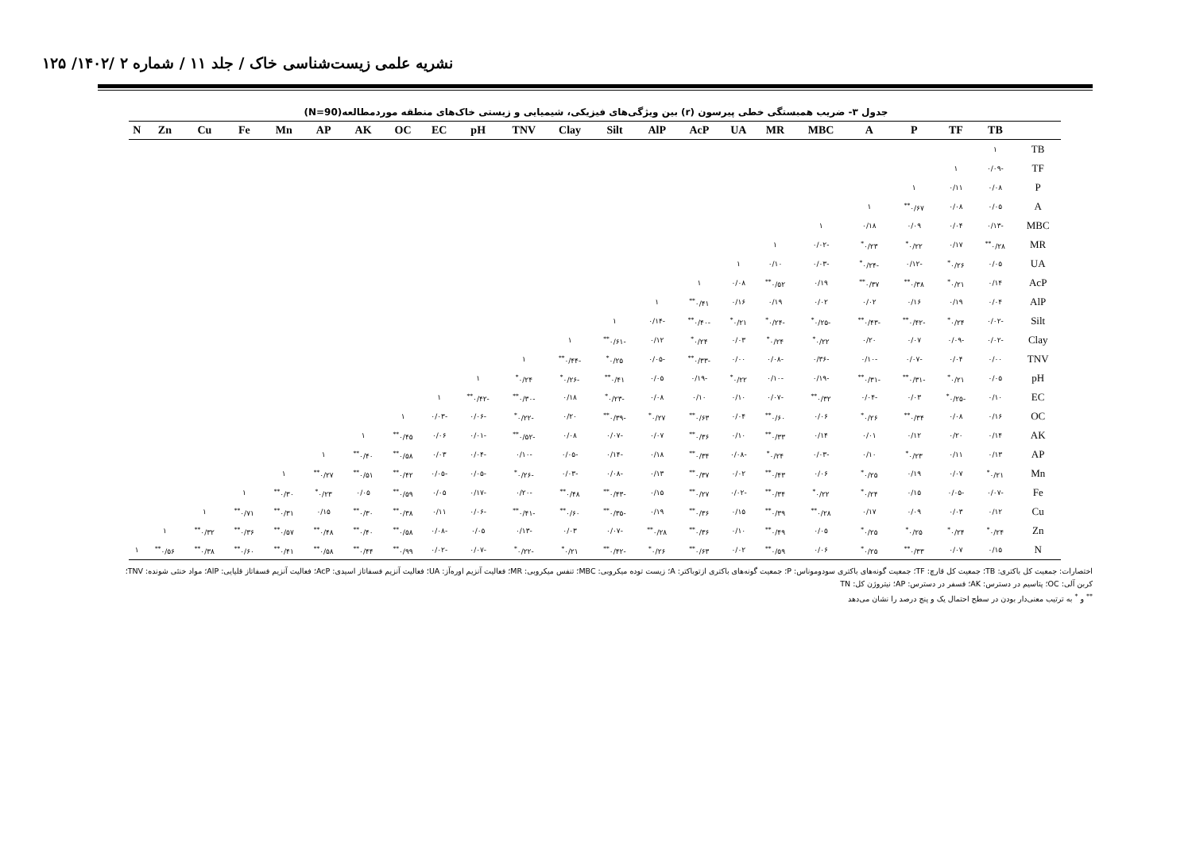نشریه علمی زیست‌شناسی خاک / جلد ۱۱ / شماره ۲ /۱۴۰۲/ ۱۲۵
جدول ۳- ضریب همبستگی خطی پیرسون (r) بین ویژگی‌های فیزیکی، شیمیایی و زیستی خاک‌های منطقه موردمطالعه(N=90)
| | TB | TF | P | A | MBC | MR | UA | AcP | AlP | Silt | Clay | TNV | pH | EC | OC | AK | AP | Mn | Fe | Cu | Zn | N |
| --- | --- | --- | --- | --- | --- | --- | --- | --- | --- | --- | --- | --- | --- | --- | --- | --- | --- | --- | --- | --- | --- | --- |
| TB | ١ | | | | | | | | | | | | | | | | | | | | | |
| TF | -۰/۰۹ | ١ | | | | | | | | | | | | | | | | | | | | |
| P | ۰/۰۸ | ۰/۱۱ | ١ | | | | | | | | | | | | | | | | | | | |
| A | ۰/۰۵ | ۰/۰۸ | ۰/۶۷<sup>**</sup> | ١ | | | | | | | | | | | | | | | | | | |
| MBC | -۰/۱۳ | ۰/۰۴ | ۰/۰۹ | ۰/۱۸ | ١ | | | | | | | | | | | | | | | | | |
| MR | ۰/۲۸<sup>**</sup> | ۰/۱۷ | ۰/۲۲<sup>*</sup> | ۰/۲۳<sup>*</sup> | -۰/۰۲ | ١ | | | | | | | | | | | | | | | | |
| UA | ۰/۰۵ | ۰/۲۶<sup>*</sup> | -۰/۱۲ | -۰/۲۴<sup>*</sup> | -۰/۰۳ | ۰/۱۰ | ١ | | | | | | | | | | | | | | | |
| AcP | ۰/۱۴ | ۰/۲۱<sup>*</sup> | ۰/۳۸<sup>**</sup> | ۰/۳۷<sup>**</sup> | ۰/۱۹ | ۰/۵۲<sup>**</sup> | ۰/۰۸ | ١ | | | | | | | | | | | | | | |
| AlP | ۰/۰۴ | ۰/۱۹ | ۰/۱۶ | ۰/۰۲ | ۰/۰۲ | ۰/۱۹ | ۰/۱۶ | ۰/۴۱<sup>**</sup> | ١ | | | | | | | | | | | | | |
| Silt | -۰/۰۲ | ۰/۲۴<sup>*</sup> | -۰/۴۲<sup>**</sup> | -۰/۴۳<sup>**</sup> | -۰/۲۵<sup>*</sup> | -۰/۲۴<sup>*</sup> | ۰/۲۱<sup>*</sup> | -۰/۴۰<sup>**</sup> | -۰/۱۴ | ١ | | | | | | | | | | | | |
| Clay | -۰/۰۲ | -۰/۰۹ | ۰/۰۷ | ۰/۲۰ | ۰/۲۲<sup>*</sup> | ۰/۲۴<sup>*</sup> | ۰/۰۳ | ۰/۲۴<sup>*</sup> | ۰/۱۲ | -۰/۶۱<sup>**</sup> | ١ | | | | | | | | | | | |
| TNV | ۰/۰۰ | ۰/۰۴ | -۰/۰۷ | -۰/۱۰ | -۰/۳۶ | -۰/۰۸ | ۰/۰۰ | -۰/۳۳<sup>**</sup> | -۰/۰۵ | ۰/۲۵<sup>*</sup> | -۰/۴۴<sup>**</sup> | ١ | | | | | | | | | | |
| pH | ۰/۰۵ | ۰/۲۱<sup>*</sup> | -۰/۳۱<sup>**</sup> | -۰/۳۱<sup>**</sup> | -۰/۱۹ | -۰/۱۰ | ۰/۲۲<sup>*</sup> | -۰/۱۹ | ۰/۰۵ | ۰/۴۱<sup>**</sup> | -۰/۲۶<sup>*</sup> | ۰/۲۴<sup>*</sup> | ١ | | | | | | | | | |
| EC | ۰/۱۰ | -۰/۲۵<sup>*</sup> | ۰/۰۳ | -۰/۰۴ | ۰/۳۲<sup>**</sup> | -۰/۰۷ | ۰/۱۰ | ۰/۱۰ | ۰/۰۸ | -۰/۲۳<sup>*</sup> | ۰/۱۸ | -۰/۳۰<sup>**</sup> | -۰/۴۲<sup>**</sup> | ١ | | | | | | | | |
| OC | ۰/۱۶ | ۰/۰۸ | ۰/۳۴<sup>**</sup> | ۰/۲۶<sup>*</sup> | ۰/۰۶ | ۰/۶۰<sup>**</sup> | ۰/۰۴ | ۰/۶۳<sup>**</sup> | ۰/۲۷<sup>*</sup> | -۰/۳۹<sup>**</sup> | ۰/۲۰ | -۰/۲۲<sup>*</sup> | -۰/۰۶ | -۰/۰۳ | ١ | | | | | | | |
| AK | ۰/۱۴ | ۰/۲۰ | ۰/۱۲ | ۰/۰۱ | ۰/۱۴ | ۰/۳۳<sup>**</sup> | ۰/۱۰ | ۰/۳۶<sup>**</sup> | ۰/۰۷ | -۰/۰۷ | ۰/۰۸ | -۰/۵۲<sup>**</sup> | -۰/۰۱ | ۰/۰۶ | ۰/۴۵<sup>**</sup> | ١ | | | | | | |
| AP | ۰/۱۳ | ۰/۱۱ | ۰/۲۳<sup>*</sup> | ۰/۱۰ | -۰/۰۳ | ۰/۲۴<sup>*</sup> | -۰/۰۸ | ۰/۳۴<sup>**</sup> | ۰/۱۸ | -۰/۱۴ | -۰/۰۵ | -۰/۱۰ | -۰/۰۴ | ۰/۰۳ | ۰/۵۸<sup>**</sup> | ۰/۴۰<sup>**</sup> | ١ | | | | | |
| Mn | ۰/۲۱<sup>*</sup> | ۰/۰۷ | ۰/۱۹ | ۰/۲۵<sup>*</sup> | ۰/۰۶ | ۰/۴۳<sup>**</sup> | ۰/۰۲ | ۰/۳۷<sup>**</sup> | ۰/۱۳ | -۰/۰۸ | -۰/۰۳ | -۰/۲۶<sup>*</sup> | -۰/۰۵ | -۰/۰۵ | ۰/۴۲<sup>**</sup> | ۰/۵۱<sup>**</sup> | ۰/۲۷<sup>**</sup> | ١ | | | | |
| Fe | -۰/۰۷ | -۰/۰۵ | ۰/۱۵ | ۰/۲۴<sup>*</sup> | ۰/۲۲<sup>*</sup> | ۰/۳۴<sup>**</sup> | -۰/۰۲ | ۰/۲۷<sup>**</sup> | ۰/۱۵ | -۰/۴۳<sup>**</sup> | ۰/۴۸<sup>**</sup> | -۰/۲۰ | -۰/۱۷ | ۰/۰۵ | ۰/۵۹<sup>**</sup> | ۰/۰۵ | ۰/۲۳<sup>*</sup> | ۰/۳۰<sup>**</sup> | ١ | | | |
| Cu | ۰/۱۲ | ۰/۰۳ | ۰/۰۹ | ۰/۱۷ | ۰/۲۸<sup>**</sup> | ۰/۳۹<sup>**</sup> | ۰/۱۵ | ۰/۳۶<sup>**</sup> | ۰/۱۹ | -۰/۳۵<sup>**</sup> | ۰/۶۰<sup>**</sup> | -۰/۴۱<sup>**</sup> | -۰/۰۶ | ۰/۱۱ | ۰/۳۸<sup>**</sup> | ۰/۳۰<sup>**</sup> | ۰/۱۵ | ۰/۳۱<sup>**</sup> | ۰/۷۱<sup>**</sup> | ١ | | |
| Zn | ۰/۲۴<sup>*</sup> | ۰/۲۴<sup>*</sup> | ۰/۲۵<sup>*</sup> | ۰/۲۵<sup>*</sup> | ۰/۰۵ | ۰/۴۹<sup>**</sup> | ۰/۱۰ | ۰/۳۶<sup>**</sup> | ۰/۲۸<sup>**</sup> | -۰/۰۷ | ۰/۰۳ | -۰/۱۳ | ۰/۰۵ | -۰/۰۸ | ۰/۵۸<sup>**</sup> | ۰/۴۰<sup>**</sup> | ۰/۴۸<sup>**</sup> | ۰/۵۷<sup>**</sup> | ۰/۳۶<sup>**</sup> | ۰/۳۲<sup>**</sup> | ١ | |
| N | ۰/۱۵ | ۰/۰۷ | ۰/۳۳<sup>**</sup> | ۰/۲۵<sup>*</sup> | ۰/۰۶ | ۰/۵۹<sup>**</sup> | ۰/۰۲ | ۰/۶۳<sup>**</sup> | ۰/۲۶<sup>*</sup> | -۰/۴۲<sup>**</sup> | ۰/۲۱<sup>*</sup> | -۰/۲۲<sup>*</sup> | -۰/۰۷ | -۰/۰۲ | ۰/۹۹<sup>**</sup> | ۰/۴۴<sup>**</sup> | ۰/۵۸<sup>**</sup> | ۰/۴۱<sup>**</sup> | ۰/۶۰<sup>**</sup> | ۰/۳۸<sup>**</sup> | ۰/۵۶<sup>**</sup> | ١ |
اختصارات: جمعیت کل باکتری: TB؛ جمعیت کل قارچ: TF؛ جمعیت گونه‌های باکتری سودوموناس: P؛ جمعیت گونه‌های باکتری ازتوباکتر: A؛ زیست توده میکروبی: MBC؛ تنفس میکروبی: MR؛ فعالیت آنزیم اوره‌آز: UA؛ فعالیت آنزیم فسفاتاز اسیدی: AcP؛ فعالیت آنزیم فسفاتاز قلیایی: AlP؛ مواد خنثی شونده: TNV؛
کربن آلی: OC؛ پتاسیم در دسترس: AK؛ فسفر در دسترس: AP؛ نیتروژن کل: TN
<sup>**</sup> و <sup>*</sup> به ترتیب معنی‌دار بودن در سطح احتمال یک و پنج درصد را نشان می‌دهد